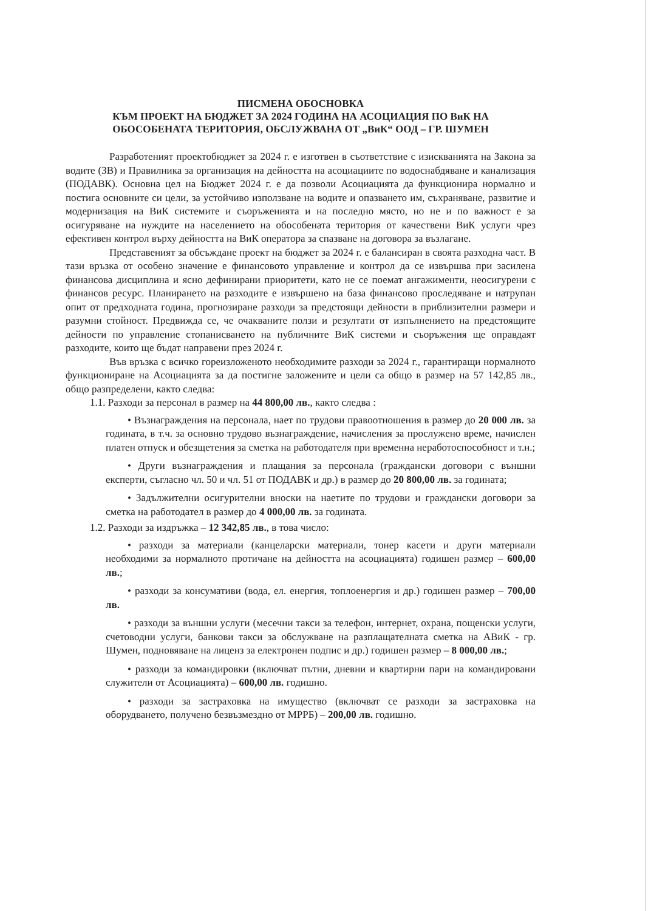ПИСМЕНА ОБОСНОВКА
КЪМ ПРОЕКТ НА БЮДЖЕТ ЗА 2024 ГОДИНА НА АСОЦИАЦИЯ ПО ВиК НА
ОБОСОБЕНАТА ТЕРИТОРИЯ, ОБСЛУЖВАНА ОТ „ВиК“ ООД – ГР. ШУМЕН
Разработеният проектобюджет за 2024 г. е изготвен в съответствие с изискванията на Закона за водите (ЗВ) и Правилника за организация на дейността на асоциациите по водоснабдяване и канализация (ПОДАВК). Основна цел на Бюджет 2024 г. е да позволи Асоциацията да функционира нормално и постига основните си цели, за устойчиво използване на водите и опазването им, съхраняване, развитие и модернизация на ВиК системите и съоръженията и на последно място, но не и по важност е за осигуряване на нуждите на населението на обособената територия от качествени ВиК услуги чрез ефективен контрол върху дейността на ВиК оператора за спазване на договора за възлагане.
Представеният за обсъждане проект на бюджет за 2024 г. е балансиран в своята разходна част. В тази връзка от особено значение е финансовото управление и контрол да се извършва при засилена финансова дисциплина и ясно дефинирани приоритети, като не се поемат ангажименти, неосигурени с финансов ресурс. Планирането на разходите е извършено на база финансово проследяване и натрупан опит от предходната година, прогнозиране разходи за предстоящи дейности в приблизителни размери и разумни стойност. Предвижда се, че очакваните ползи и резултати от изпълнението на предстоящите дейности по управление стопанисването на публичните ВиК системи и съоръжения ще оправдаят разходите, които ще бъдат направени през 2024 г.
Във връзка с всичко гореизложеното необходимите разходи за 2024 г., гарантиращи нормалното функциониране на Асоциацията за да постигне заложените и цели са общо в размер на 57 142,85 лв., общо разпределени, както следва:
1.1. Разходи за персонал в размер на 44 800,00 лв., както следва :
• Възнаграждения на персонала, нает по трудови правоотношения в размер до 20 000 лв. за годината, в т.ч. за основно трудово възнаграждение, начисления за прослужено време, начислен платен отпуск и обезщетения за сметка на работодателя при временна неработоспособност и т.н.;
• Други възнаграждения и плащания за персонала (граждански договори с външни експерти, съгласно чл. 50 и чл. 51 от ПОДАВК и др.) в размер до 20 800,00 лв. за годината;
• Задължителни осигурителни вноски на наетите по трудови и граждански договори за сметка на работодател в размер до 4 000,00 лв. за годината.
1.2. Разходи за издръжка – 12 342,85 лв., в това число:
• разходи за материали (канцеларски материали, тонер касети и други материали необходими за нормалното протичане на дейността на асоциацията) годишен размер – 600,00 лв.;
• разходи за консумативи (вода, ел. енергия, топлоенергия и др.) годишен размер – 700,00 лв.
• разходи за външни услуги (месечни такси за телефон, интернет, охрана, пощенски услуги, счетоводни услуги, банкови такси за обслужване на разплащателната сметка на АВиК - гр. Шумен, подновяване на лиценз за електронен подпис и др.) годишен размер – 8 000,00 лв.;
• разходи за командировки (включват пътни, дневни и квартирни пари на командировани служители от Асоциацията) – 600,00 лв. годишно.
• разходи за застраховка на имущество (включват се разходи за застраховка на оборудването, получено безвъзмездно от МРРБ) – 200,00 лв. годишно.